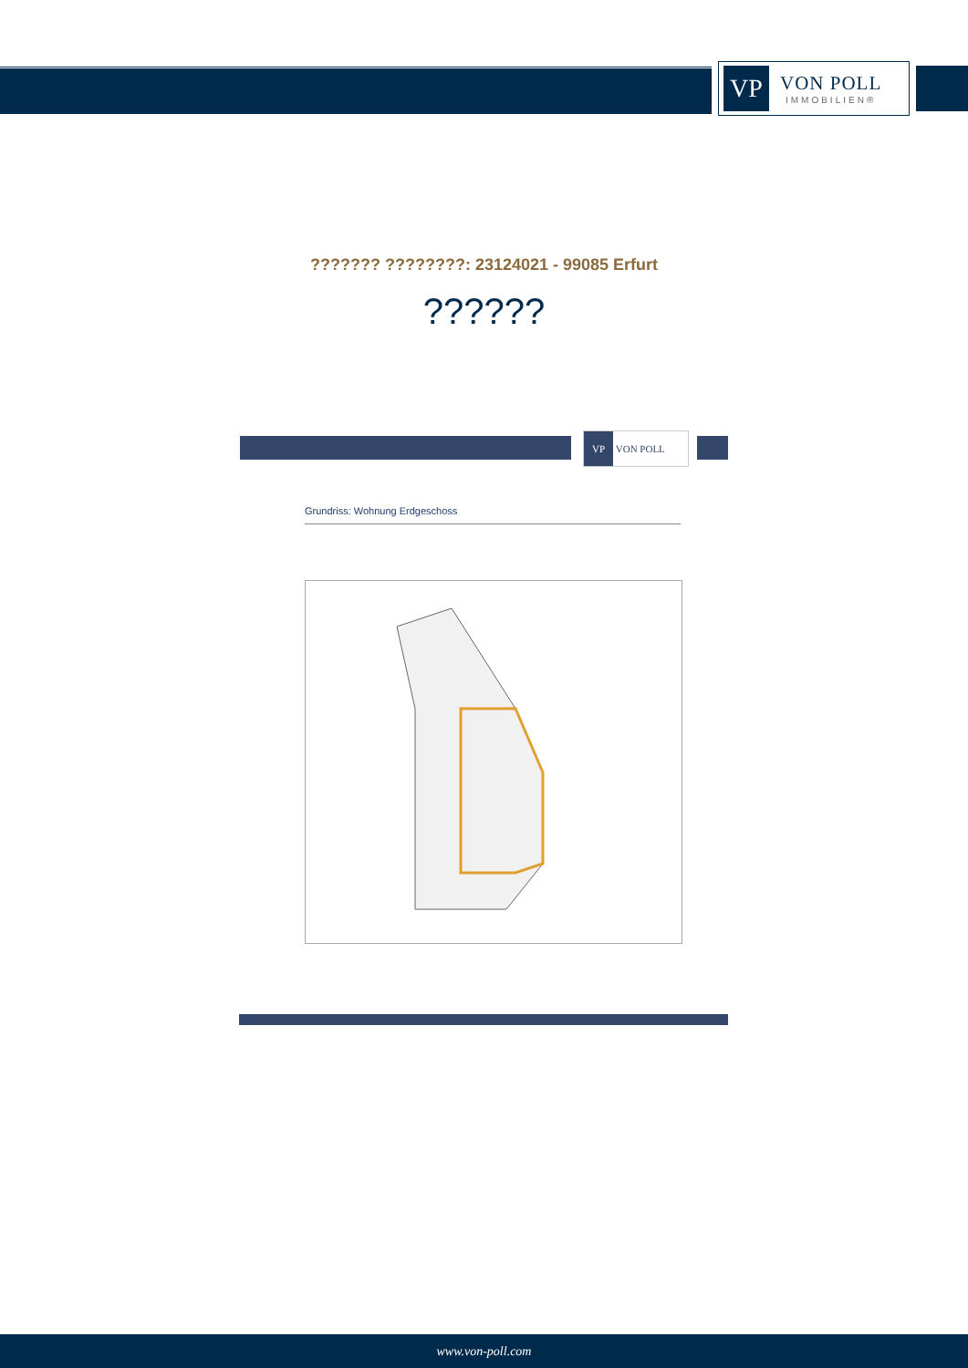VP
VON POLL
IMMOBILIEN®
??????? ????????: 23124021 - 99085 Erfurt
??????
VP VON POLL
Grundriss: Wohnung Erdgeschoss
www.von-poll.com